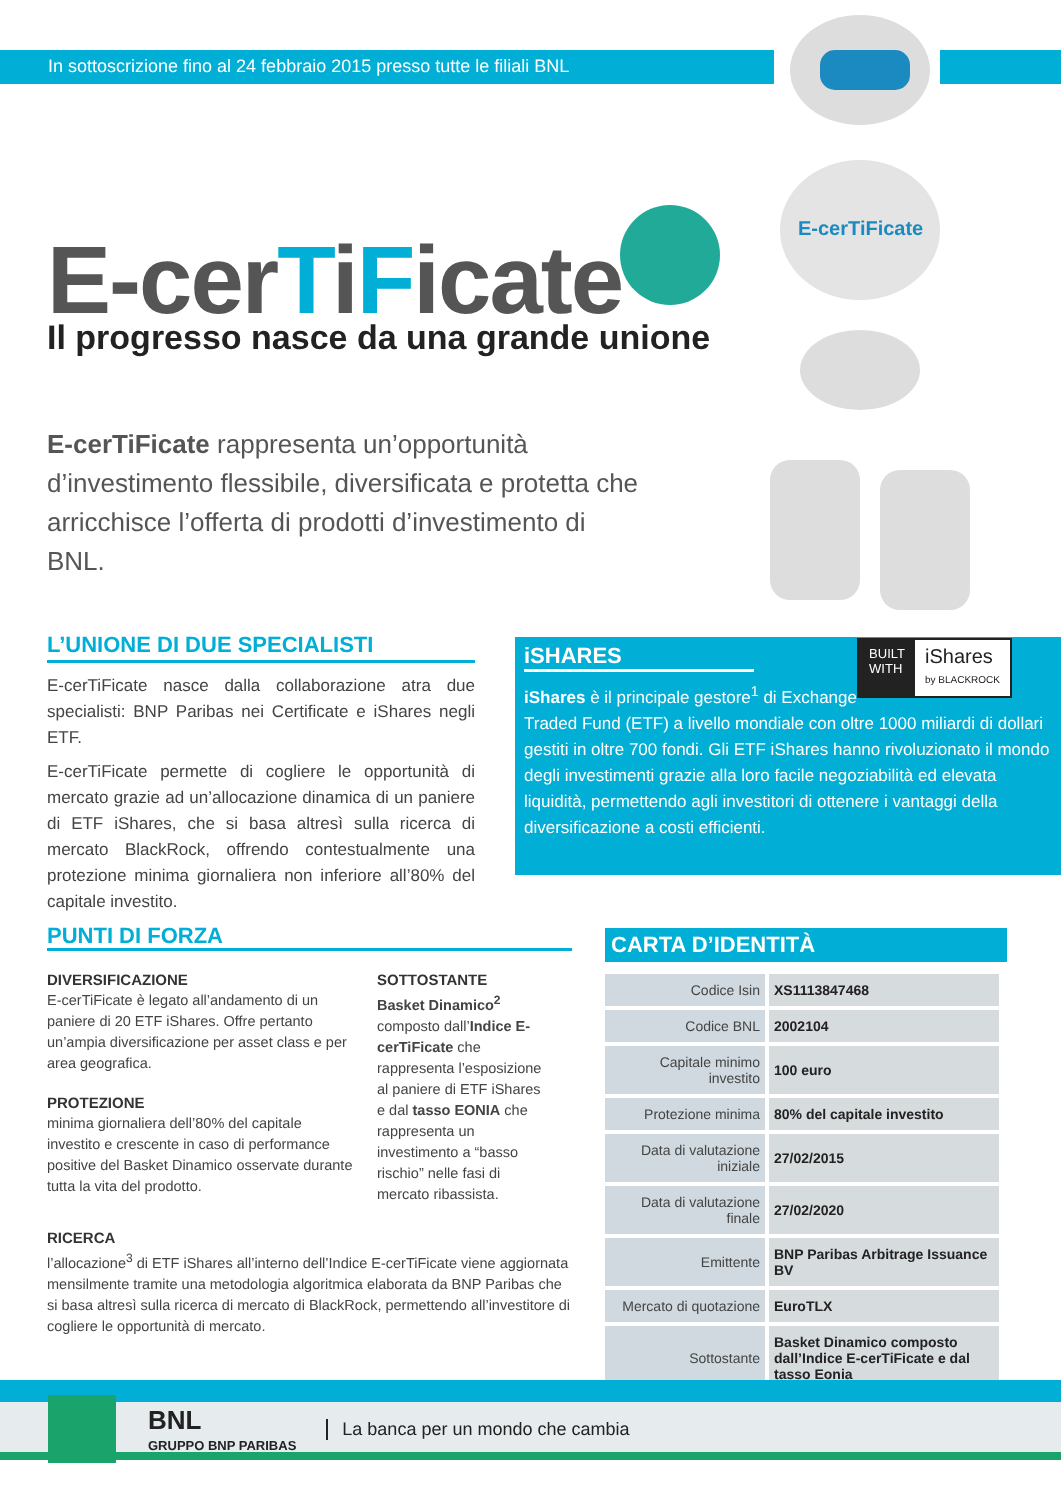In sottoscrizione fino al 24 febbraio 2015 presso tutte le filiali BNL
E-cerTiFicate
E-cerTiFicate
Il progresso nasce da una grande unione
E-cerTiFicate rappresenta un’opportunità d’investimento flessibile, diversificata e protetta che arricchisce l’offerta di prodotti d’investimento di BNL.
L’UNIONE DI DUE SPECIALISTI
E-cerTiFicate nasce dalla collaborazione atra due specialisti: BNP Paribas nei Certificate e iShares negli ETF.
E-cerTiFicate permette di cogliere le opportunità di mercato grazie ad un’allocazione dinamica di un paniere di ETF iShares, che si basa altresì sulla ricerca di mercato BlackRock, offrendo contestualmente una protezione minima giornaliera non inferiore all’80% del capitale investito.
iSHARES
BUILT
WITH
iShares
by BLACKROCK
iShares è il principale gestore<sup>1</sup> di Exchange Traded Fund (ETF) a livello mondiale con oltre 1000 miliardi di dollari gestiti in oltre 700 fondi. Gli ETF iShares hanno rivoluzionato il mondo degli investimenti grazie alla loro facile negoziabilità ed elevata liquidità, permettendo agli investitori di ottenere i vantaggi della diversificazione a costi efficienti.
PUNTI DI FORZA
DIVERSIFICAZIONE
E-cerTiFicate è legato all’andamento di un paniere di 20 ETF iShares. Offre pertanto un’ampia diversificazione per asset class e per area geografica.
PROTEZIONE
minima giornaliera dell’80% del capitale investito e crescente in caso di performance positive del Basket Dinamico osservate durante tutta la vita del prodotto.
SOTTOSTANTE
Basket Dinamico<sup>2</sup> composto dall’Indice E-cerTiFicate che rappresenta l’esposizione al paniere di ETF iShares e dal tasso EONIA che rappresenta un investimento a “basso rischio” nelle fasi di mercato ribassista.
RICERCA
l’allocazione<sup>3</sup> di ETF iShares all’interno dell’Indice E-cerTiFicate viene aggiornata mensilmente tramite una metodologia algoritmica elaborata da BNP Paribas che si basa altresì sulla ricerca di mercato di BlackRock, permettendo all’investitore di cogliere le opportunità di mercato.
CARTA D’IDENTITÀ
| Codice Isin | XS1113847468 |
| Codice BNL | 2002104 |
| Capitale minimo investito | 100 euro |
| Protezione minima | 80% del capitale investito |
| Data di valutazione iniziale | 27/02/2015 |
| Data di valutazione finale | 27/02/2020 |
| Emittente | BNP Paribas Arbitrage Issuance BV |
| Mercato di quotazione | EuroTLX |
| Sottostante | Basket Dinamico composto dall’Indice E-cerTiFicate e dal tasso Eonia |
BNL
GRUPPO BNP PARIBAS
La banca per un mondo che cambia